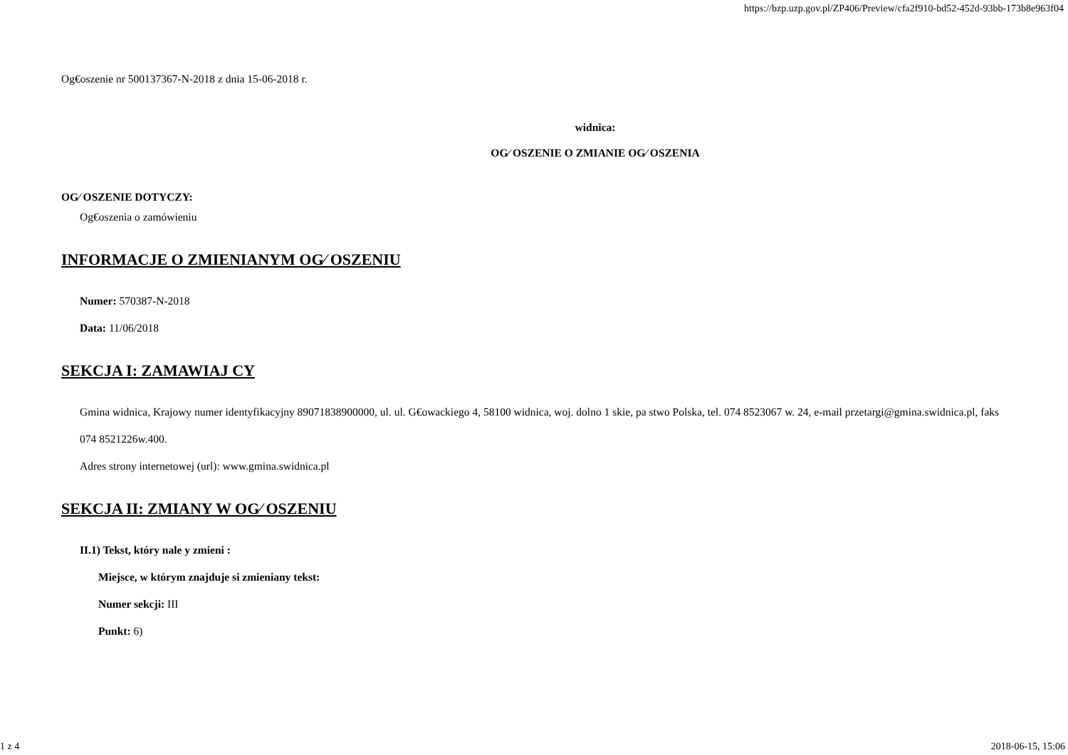https://bzp.uzp.gov.pl/ZP406/Preview/cfa2f910-bd52-452d-93bb-173b8e963f04
Og€oszenie nr 500137367-N-2018 z dnia 15-06-2018 r.
widnica:
OG⁄ OSZENIE O ZMIANIE OG⁄ OSZENIA
OG⁄ OSZENIE DOTYCZY:
Og€oszenia o zamówieniu
INFORMACJE O ZMIENIANYM OG⁄ OSZENIU
Numer: 570387-N-2018
Data: 11/06/2018
SEKCJA I: ZAMAWIAJ CY
Gmina widnica, Krajowy numer identyfikacyjny 89071838900000, ul. ul. G€owackiego 4, 58100 widnica, woj. dolno 1 skie, pa stwo Polska, tel. 074 8523067 w. 24, e-mail przetargi@gmina.swidnica.pl, faks 074 8521226w.400.
Adres strony internetowej (url): www.gmina.swidnica.pl
SEKCJA II: ZMIANY W OG⁄ OSZENIU
II.1) Tekst, który nale y zmieni :
Miejsce, w którym znajduje si zmieniany tekst:
Numer sekcji: III
Punkt: 6)
1 z 4 2018-06-15, 15:06